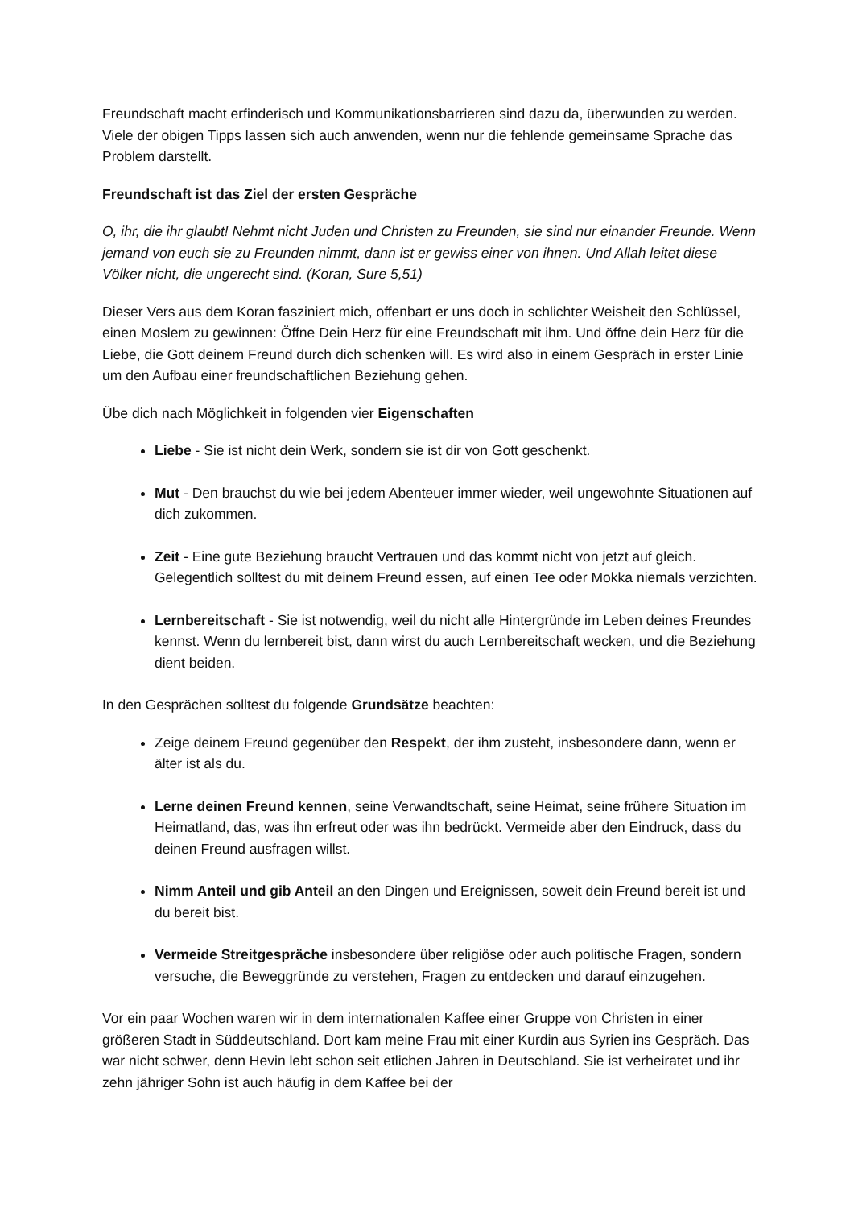Freundschaft macht erfinderisch und Kommunikationsbarrieren sind dazu da, überwunden zu werden. Viele der obigen Tipps lassen sich auch anwenden, wenn nur die fehlende gemeinsame Sprache das Problem darstellt.
Freundschaft ist das Ziel der ersten Gespräche
O, ihr, die ihr glaubt! Nehmt nicht Juden und Christen zu Freunden, sie sind nur einander Freunde. Wenn jemand von euch sie zu Freunden nimmt, dann ist er gewiss einer von ihnen. Und Allah leitet diese Völker nicht, die ungerecht sind. (Koran, Sure 5,51)
Dieser Vers aus dem Koran fasziniert mich, offenbart er uns doch in schlichter Weisheit den Schlüssel, einen Moslem zu gewinnen: Öffne Dein Herz für eine Freundschaft mit ihm. Und öffne dein Herz für die Liebe, die Gott deinem Freund durch dich schenken will. Es wird also in einem Gespräch in erster Linie um den Aufbau einer freundschaftlichen Beziehung gehen.
Übe dich nach Möglichkeit in folgenden vier Eigenschaften
Liebe - Sie ist nicht dein Werk, sondern sie ist dir von Gott geschenkt.
Mut - Den brauchst du wie bei jedem Abenteuer immer wieder, weil ungewohnte Situationen auf dich zukommen.
Zeit - Eine gute Beziehung braucht Vertrauen und das kommt nicht von jetzt auf gleich. Gelegentlich solltest du mit deinem Freund essen, auf einen Tee oder Mokka niemals verzichten.
Lernbereitschaft - Sie ist notwendig, weil du nicht alle Hintergründe im Leben deines Freundes kennst. Wenn du lernbereit bist, dann wirst du auch Lernbereitschaft wecken, und die Beziehung dient beiden.
In den Gesprächen solltest du folgende Grundsätze beachten:
Zeige deinem Freund gegenüber den Respekt, der ihm zusteht, insbesondere dann, wenn er älter ist als du.
Lerne deinen Freund kennen, seine Verwandtschaft, seine Heimat, seine frühere Situation im Heimatland, das, was ihn erfreut oder was ihn bedrückt. Vermeide aber den Eindruck, dass du deinen Freund ausfragen willst.
Nimm Anteil und gib Anteil an den Dingen und Ereignissen, soweit dein Freund bereit ist und du bereit bist.
Vermeide Streitgespräche insbesondere über religiöse oder auch politische Fragen, sondern versuche, die Beweggründe zu verstehen, Fragen zu entdecken und darauf einzugehen.
Vor ein paar Wochen waren wir in dem internationalen Kaffee einer Gruppe von Christen in einer größeren Stadt in Süddeutschland. Dort kam meine Frau mit einer Kurdin aus Syrien ins Gespräch. Das war nicht schwer, denn Hevin lebt schon seit etlichen Jahren in Deutschland. Sie ist verheiratet und ihr zehn jähriger Sohn ist auch häufig in dem Kaffee bei der